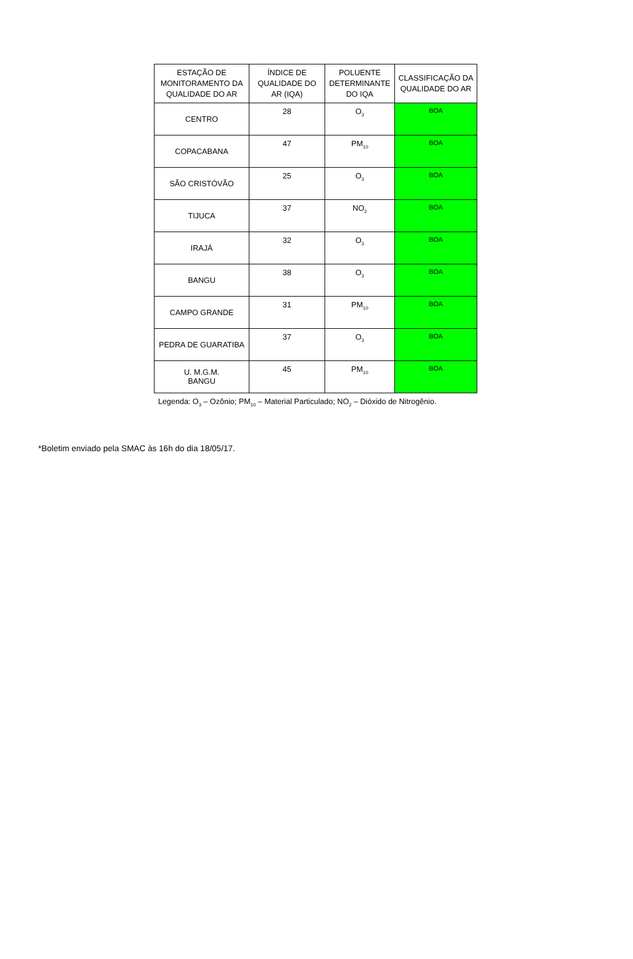| ESTAÇÃO DE MONITORAMENTO DA QUALIDADE DO AR | ÍNDICE DE QUALIDADE DO AR (IQA) | POLUENTE DETERMINANTE DO IQA | CLASSIFICAÇÃO DA QUALIDADE DO AR |
| --- | --- | --- | --- |
| CENTRO | 28 | O<sub>3</sub> | BOA |
| COPACABANA | 47 | PM<sub>10</sub> | BOA |
| SÃO CRISTÓVÃO | 25 | O<sub>3</sub> | BOA |
| TIJUCA | 37 | NO<sub>2</sub> | BOA |
| IRAJÁ | 32 | O<sub>3</sub> | BOA |
| BANGU | 38 | O<sub>3</sub> | BOA |
| CAMPO GRANDE | 31 | PM<sub>10</sub> | BOA |
| PEDRA DE GUARATIBA | 37 | O<sub>3</sub> | BOA |
| U. M.G.M. BANGU | 45 | PM<sub>10</sub> | BOA |
Legenda: O<sub>3</sub> – Ozônio; PM<sub>10</sub> – Material Particulado; NO<sub>2</sub> – Dióxido de Nitrogênio.
*Boletim enviado pela SMAC às 16h do dia 18/05/17.